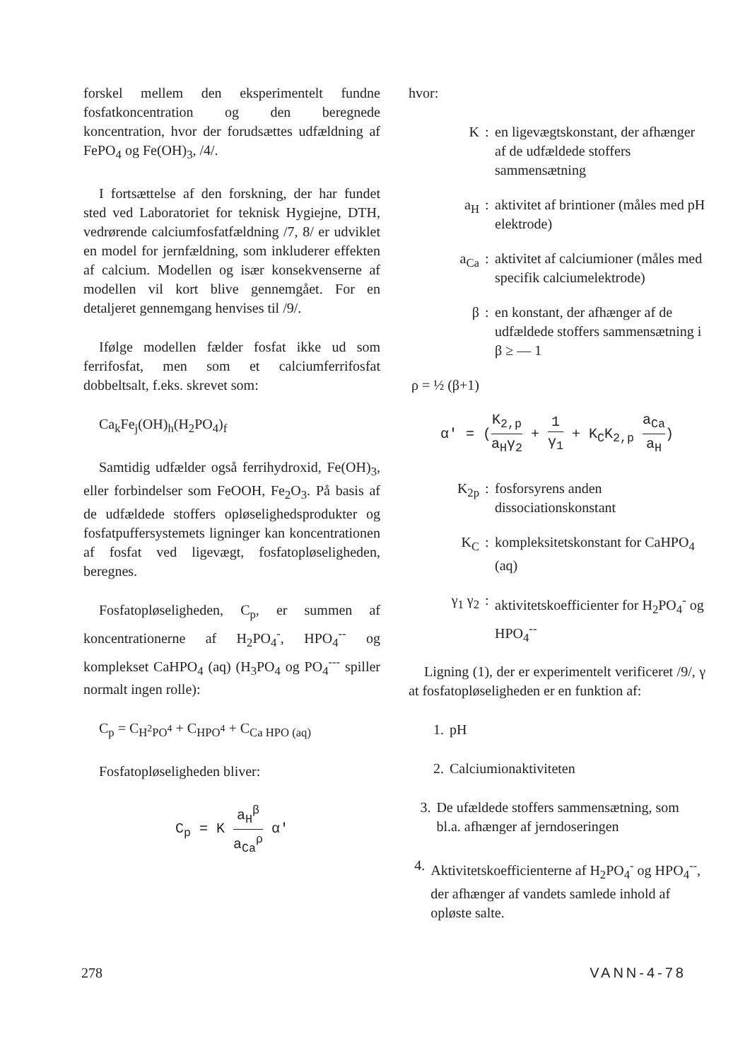forskel mellem den eksperimentelt fundne fosfatkoncentration og den beregnede koncentration, hvor der forudsættes udfældning af FePO<sub>4</sub> og Fe(OH)<sub>3</sub>, /4/.
I fortsættelse af den forskning, der har fundet sted ved Laboratoriet for teknisk Hygiejne, DTH, vedrørende calciumfosfatfældning /7, 8/ er udviklet en model for jernfældning, som inkluderer effekten af calcium. Modellen og især konsekvenserne af modellen vil kort blive gennemgået. For en detaljeret gennemgang henvises til /9/.
Ifølge modellen fælder fosfat ikke ud som ferrifosfat, men som et calciumferrifosfat dobbeltsalt, f.eks. skrevet som:
Ca<sub>k</sub>Fe<sub>j</sub>(OH)<sub>h</sub>(H<sub>2</sub>PO<sub>4</sub>)<sub>f</sub>
Samtidig udfælder også ferrihydroxid, Fe(OH)<sub>3</sub>, eller forbindelser som FeOOH, Fe<sub>2</sub>O<sub>3</sub>. På basis af de udfældede stoffers opløselighedsprodukter og fosfatpuffersystemets ligninger kan koncentrationen af fosfat ved ligevægt, fosfatopløseligheden, beregnes.
Fosfatopløseligheden, C<sub>p</sub>, er summen af koncentrationerne af H<sub>2</sub>PO<sub>4</sub><sup>-</sup>, HPO<sub>4</sub><sup>--</sup> og komplekset CaHPO<sub>4</sub> (aq) (H<sub>3</sub>PO<sub>4</sub> og PO<sub>4</sub><sup>---</sup> spiller normalt ingen rolle):
C<sub>p</sub> = C<sub>H<sup>2</sup>PO<sup>4</sup></sub> + C<sub>HPO<sup>4</sup></sub> + C<sub>Ca HPO (aq)</sub>
Fosfatopløseligheden bliver:
C<sub>p</sub> = K a<sub>H</sub><sup>β</sup> a<sub>Ca</sub><sup>ρ</sup> α'
hvor:
K: en ligevægtskonstant, der afhænger af de udfældede stoffers sammensætning
a<sub>H</sub>: aktivitet af brintioner (måles med pH elektrode)
a<sub>Ca</sub>: aktivitet af calciumioner (måles med specifik calciumelektrode)
β: en konstant, der afhænger af de udfældede stoffers sammensætning i β ≥ — 1
ρ = ½ (β+1)
α' = (K<sub>2,p</sub> a<sub>H</sub>γ<sub>2</sub> + 1 γ<sub>1</sub> + K<sub>C</sub>K<sub>2,p</sub> a<sub>Ca</sub> a<sub>H</sub>)
K<sub>2p</sub>: fosforsyrens anden dissociationskonstant
K<sub>C</sub>: kompleksitetskonstant for CaHPO<sub>4</sub> (aq)
γ<sub>1</sub> γ<sub>2</sub>: aktivitetskoefficienter for H<sub>2</sub>PO<sub>4</sub><sup>-</sup> og HPO<sub>4</sub><sup>--</sup>
Ligning (1), der er experimentelt verificeret /9/, γ at fosfatopløseligheden er en funktion af:
1. pH
2. Calciumionaktiviteten
3. De ufældede stoffers sammensætning, som bl.a. afhænger af jerndoseringen
4. Aktivitetskoefficienterne af H<sub>2</sub>PO<sub>4</sub><sup>-</sup> og HPO<sub>4</sub><sup>--</sup>, der afhænger af vandets samlede inhold af opløste salte.
278 VANN-4-78